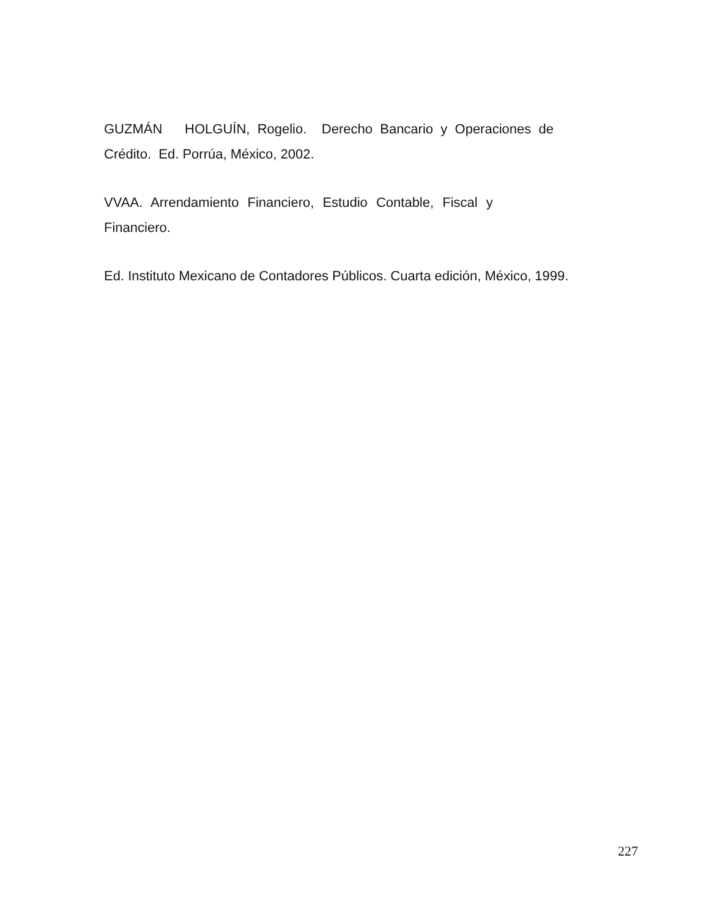GUZMÁN HOLGUÍN, Rogelio. Derecho Bancario y Operaciones de Crédito. Ed. Porrúa, México, 2002.
VVAA. Arrendamiento Financiero, Estudio Contable, Fiscal y
Financiero.
Ed. Instituto Mexicano de Contadores Públicos. Cuarta edición, México, 1999.
227